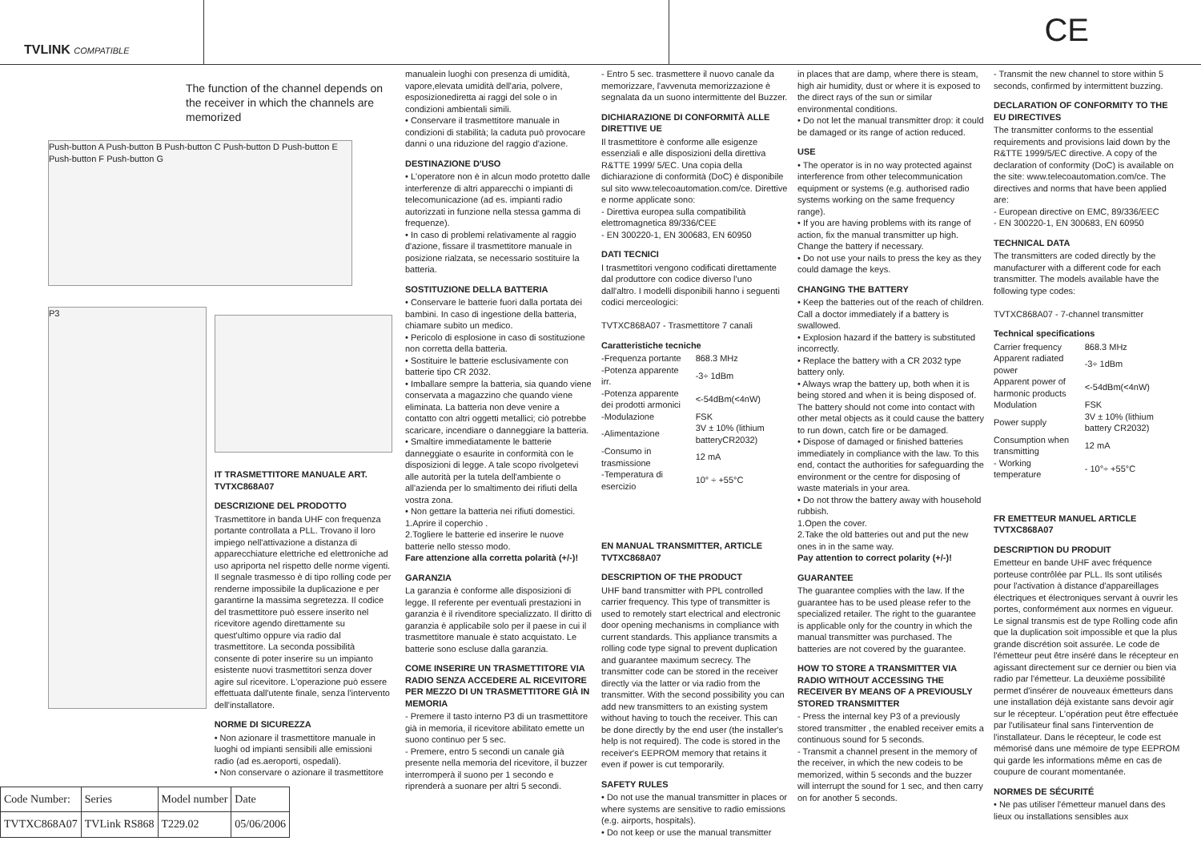TVLINK COMPATIBLE
CE
The function of the channel depends on the receiver in which the channels are memorized
Push-button A Push-button B Push-button C Push-button D Push-button E Push-button F Push-button G
P3
IT TRASMETTITORE MANUALE ART. TVTXC868A07
DESCRIZIONE DEL PRODOTTO
Trasmettitore in banda UHF con frequenza portante controllata a PLL. Trovano il loro impiego nell'attivazione a distanza di apparecchiature elettriche ed elettroniche ad uso apriporta nel rispetto delle norme vigenti. Il segnale trasmesso è di tipo rolling code per renderne impossibile la duplicazione e per garantirne la massima segretezza. Il codice del trasmettitore può essere inserito nel ricevitore agendo direttamente su quest'ultimo oppure via radio dal trasmettitore. La seconda possibilità consente di poter inserire su un impianto esistente nuovi trasmettitori senza dover agire sul ricevitore. L'operazione può essere effettuata dall'utente finale, senza l'intervento dell'installatore.
NORME DI SICUREZZA
• Non azionare il trasmettitore manuale in luoghi od impianti sensibili alle emissioni radio (ad es.aeroporti, ospedali).
• Non conservare o azionare il trasmettitore
| Code Number: | Series | Model number | Date |
| TVTXC868A07 | TVLink RS868 | T229.02 | 05/06/2006 |
manualein luoghi con presenza di umidità, vapore,elevata umidità dell'aria, polvere, esposizionediretta ai raggi del sole o in condizioni ambientali simili.
• Conservare il trasmettitore manuale in condizioni di stabilità; la caduta può provocare danni o una riduzione del raggio d'azione.
DESTINAZIONE D'USO
• L'operatore non è in alcun modo protetto dalle interferenze di altri apparecchi o impianti di telecomunicazione (ad es. impianti radio autorizzati in funzione nella stessa gamma di frequenze).
• In caso di problemi relativamente al raggio d'azione, fissare il trasmettitore manuale in posizione rialzata, se necessario sostituire la batteria.
SOSTITUZIONE DELLA BATTERIA
• Conservare le batterie fuori dalla portata dei bambini. In caso di ingestione della batteria, chiamare subito un medico.
• Pericolo di esplosione in caso di sostituzione non corretta della batteria.
• Sostituire le batterie esclusivamente con batterie tipo CR 2032.
• Imballare sempre la batteria, sia quando viene conservata a magazzino che quando viene eliminata. La batteria non deve venire a contatto con altri oggetti metallici; ciò potrebbe scaricare, incendiare o danneggiare la batteria.
• Smaltire immediatamente le batterie danneggiate o esaurite in conformità con le disposizioni di legge. A tale scopo rivolgetevi alle autorità per la tutela dell'ambiente o all'azienda per lo smaltimento dei rifiuti della vostra zona.
• Non gettare la batteria nei rifiuti domestici.
1.Aprire il coperchio .
2.Togliere le batterie ed inserire le nuove batterie nello stesso modo.
Fare attenzione alla corretta polarità (+/-)!
GARANZIA
La garanzia è conforme alle disposizioni di legge. Il referente per eventuali prestazioni in garanzia è il rivenditore specializzato. Il diritto di garanzia è applicabile solo per il paese in cui il trasmettitore manuale è stato acquistato. Le batterie sono escluse dalla garanzia.
COME INSERIRE UN TRASMETTITORE VIA RADIO SENZA ACCEDERE AL RICEVITORE PER MEZZO DI UN TRASMETTITORE GIÀ IN MEMORIA
- Premere il tasto interno P3 di un trasmettitore già in memoria, il ricevitore abilitato emette un suono continuo per 5 sec.
- Premere, entro 5 secondi un canale già presente nella memoria del ricevitore, il buzzer interromperà il suono per 1 secondo e riprenderà a suonare per altri 5 secondi.
- Entro 5 sec. trasmettere il nuovo canale da memorizzare, l'avvenuta memorizzazione è segnalata da un suono intermittente del Buzzer.
DICHIARAZIONE DI CONFORMITÀ ALLE DIRETTIVE UE
Il trasmettitore è conforme alle esigenze essenziali e alle disposizioni della direttiva R&TTE 1999/ 5/EC. Una copia della dichiarazione di conformità (DoC) è disponibile sul sito www.telecoautomation.com/ce. Direttive e norme applicate sono:
- Direttiva europea sulla compatibilità elettromagnetica 89/336/CEE
- EN 300220-1, EN 300683, EN 60950
DATI TECNICI
I trasmettitori vengono codificati direttamente dal produttore con codice diverso l'uno dall'altro. I modelli disponibili hanno i seguenti codici merceologici:
TVTXC868A07 - Trasmettitore 7 canali
Caratteristiche tecniche
| -Frequenza portante | 868.3 MHz |
| -Potenza apparente irr. | -3÷ 1dBm |
| -Potenza apparente dei prodotti armonici | <-54dBm(<4nW) |
| -Modulazione | FSK |
| -Alimentazione | 3V ± 10% (lithium batteryCR2032) |
| -Consumo in trasmissione | 12 mA |
| -Temperatura di esercizio | 10° ÷ +55°C |
EN MANUAL TRANSMITTER, ARTICLE TVTXC868A07
DESCRIPTION OF THE PRODUCT
UHF band transmitter with PPL controlled carrier frequency. This type of transmitter is used to remotely start electrical and electronic door opening mechanisms in compliance with current standards. This appliance transmits a rolling code type signal to prevent duplication and guarantee maximum secrecy. The transmitter code can be stored in the receiver directly via the latter or via radio from the transmitter. With the second possibility you can add new transmitters to an existing system without having to touch the receiver. This can be done directly by the end user (the installer's help is not required). The code is stored in the receiver's EEPROM memory that retains it even if power is cut temporarily.
SAFETY RULES
• Do not use the manual transmitter in places or where systems are sensitive to radio emissions (e.g. airports, hospitals).
• Do not keep or use the manual transmitter
in places that are damp, where there is steam, high air humidity, dust or where it is exposed to the direct rays of the sun or similar environmental conditions.
• Do not let the manual transmitter drop: it could be damaged or its range of action reduced.
USE
• The operator is in no way protected against interference from other telecommunication equipment or systems (e.g. authorised radio systems working on the same frequency range).
• If you are having problems with its range of action, fix the manual transmitter up high. Change the battery if necessary.
• Do not use your nails to press the key as they could damage the keys.
CHANGING THE BATTERY
• Keep the batteries out of the reach of children. Call a doctor immediately if a battery is swallowed.
• Explosion hazard if the battery is substituted incorrectly.
• Replace the battery with a CR 2032 type battery only.
• Always wrap the battery up, both when it is being stored and when it is being disposed of. The battery should not come into contact with other metal objects as it could cause the battery to run down, catch fire or be damaged.
• Dispose of damaged or finished batteries immediately in compliance with the law. To this end, contact the authorities for safeguarding the environment or the centre for disposing of waste materials in your area.
• Do not throw the battery away with household rubbish.
1.Open the cover.
2.Take the old batteries out and put the new ones in in the same way.
Pay attention to correct polarity (+/-)!
GUARANTEE
The guarantee complies with the law. If the guarantee has to be used please refer to the specialized retailer. The right to the guarantee is applicable only for the country in which the manual transmitter was purchased. The batteries are not covered by the guarantee.
HOW TO STORE A TRANSMITTER VIA RADIO WITHOUT ACCESSING THE RECEIVER BY MEANS OF A PREVIOUSLY STORED TRANSMITTER
- Press the internal key P3 of a previously stored transmitter , the enabled receiver emits a continuous sound for 5 seconds.
- Transmit a channel present in the memory of the receiver, in which the new codeis to be memorized, within 5 seconds and the buzzer will interrupt the sound for 1 sec, and then carry on for another 5 seconds.
- Transmit the new channel to store within 5 seconds, confirmed by intermittent buzzing.
DECLARATION OF CONFORMITY TO THE EU DIRECTIVES
The transmitter conforms to the essential requirements and provisions laid down by the R&TTE 1999/5/EC directive. A copy of the declaration of conformity (DoC) is available on the site: www.telecoautomation.com/ce. The directives and norms that have been applied are:
- European directive on EMC, 89/336/EEC
- EN 300220-1, EN 300683, EN 60950
TECHNICAL DATA
The transmitters are coded directly by the manufacturer with a different code for each transmitter. The models available have the following type codes:
TVTXC868A07 - 7-channel transmitter
Technical specifications
| Carrier frequency | 868.3 MHz |
| Apparent radiated power | -3÷ 1dBm |
| Apparent power of harmonic products | <-54dBm(<4nW) |
| Modulation | FSK |
| Power supply | 3V ± 10% (lithium battery CR2032) |
| Consumption when transmitting | 12 mA |
| - Working temperature | - 10°÷ +55°C |
FR EMETTEUR MANUEL ARTICLE TVTXC868A07
DESCRIPTION DU PRODUIT
Emetteur en bande UHF avec fréquence porteuse contrôlée par PLL. Ils sont utilisés pour l'activation à distance d'appareillages électriques et électroniques servant à ouvrir les portes, conformément aux normes en vigueur. Le signal transmis est de type Rolling code afin que la duplication soit impossible et que la plus grande discrétion soit assurée. Le code de l'émetteur peut être inséré dans le récepteur en agissant directement sur ce dernier ou bien via radio par l'émetteur. La deuxième possibilité permet d'insérer de nouveaux émetteurs dans une installation déjà existante sans devoir agir sur le récepteur. L'opération peut être effectuée par l'utilisateur final sans l'intervention de l'installateur. Dans le récepteur, le code est mémorisé dans une mémoire de type EEPROM qui garde les informations même en cas de coupure de courant momentanée.
NORMES DE SÉCURITÉ
• Ne pas utiliser l'émetteur manuel dans des lieux ou installations sensibles aux